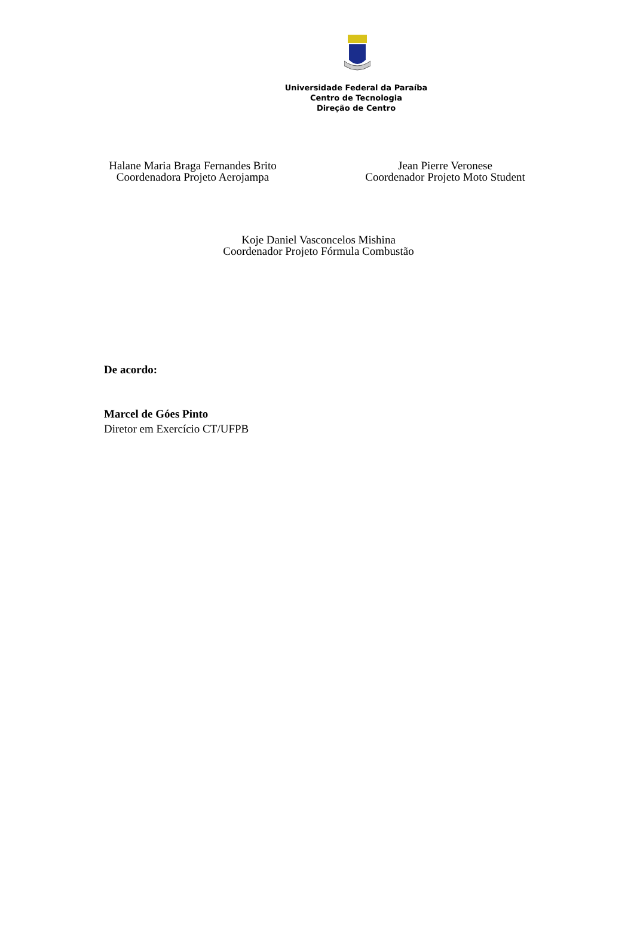Universidade Federal da Paraíba
Centro de Tecnologia
Direção de Centro
Halane Maria Braga Fernandes Brito
Coordenadora Projeto Aerojampa
Jean Pierre Veronese
Coordenador Projeto Moto Student
Koje Daniel Vasconcelos Mishina
Coordenador Projeto Fórmula Combustão
De acordo:
Marcel de Góes Pinto
Diretor em Exercício CT/UFPB